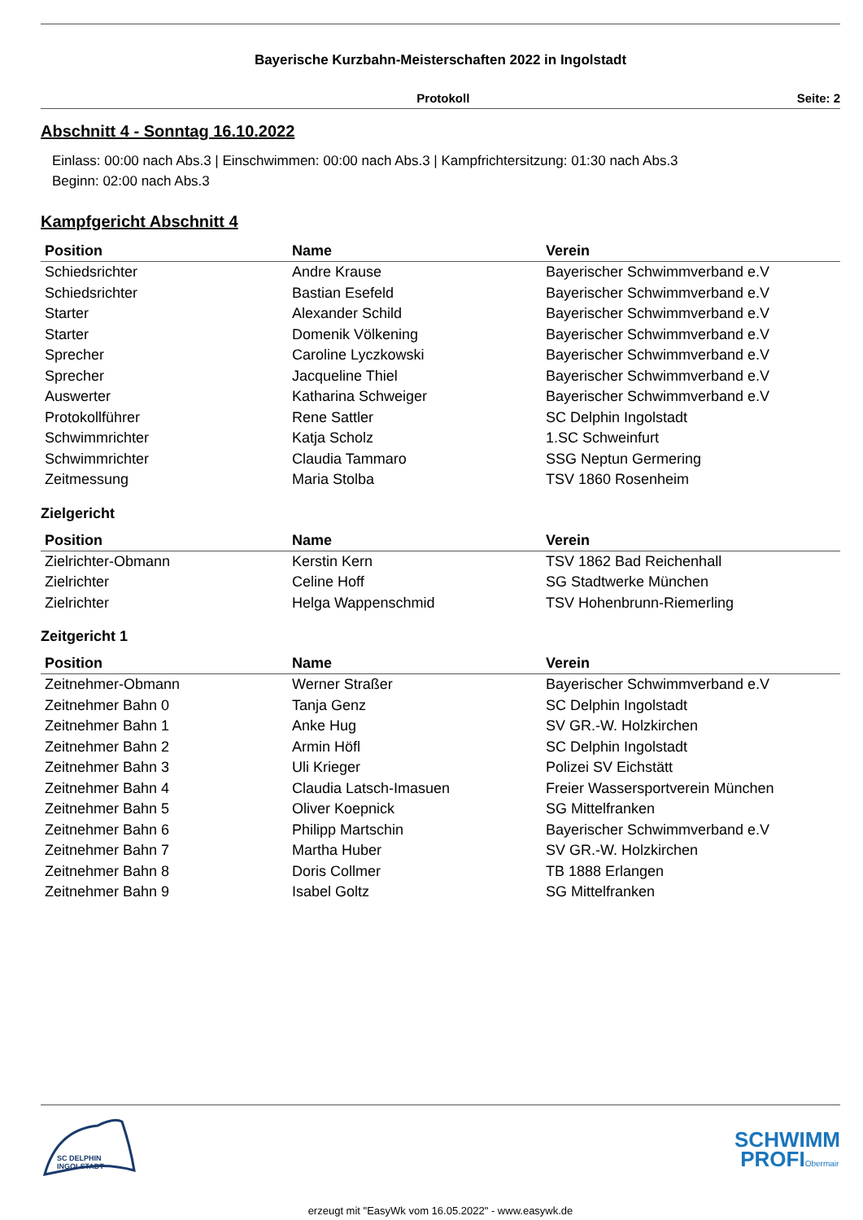Bayerische Kurzbahn-Meisterschaften 2022 in Ingolstadt
Protokoll Seite: 2
Abschnitt 4 - Sonntag 16.10.2022
Einlass: 00:00 nach Abs.3 | Einschwimmen: 00:00 nach Abs.3 | Kampfrichtersitzung: 01:30 nach Abs.3
Beginn: 02:00 nach Abs.3
Kampfgericht Abschnitt 4
| Position | Name | Verein |
| --- | --- | --- |
| Schiedsrichter | Andre Krause | Bayerischer Schwimmverband e.V |
| Schiedsrichter | Bastian Esefeld | Bayerischer Schwimmverband e.V |
| Starter | Alexander Schild | Bayerischer Schwimmverband e.V |
| Starter | Domenik Völkening | Bayerischer Schwimmverband e.V |
| Sprecher | Caroline Lyczkowski | Bayerischer Schwimmverband e.V |
| Sprecher | Jacqueline Thiel | Bayerischer Schwimmverband e.V |
| Auswerter | Katharina Schweiger | Bayerischer Schwimmverband e.V |
| Protokollführer | Rene Sattler | SC Delphin Ingolstadt |
| Schwimmrichter | Katja Scholz | 1.SC Schweinfurt |
| Schwimmrichter | Claudia Tammaro | SSG Neptun Germering |
| Zeitmessung | Maria Stolba | TSV 1860 Rosenheim |
Zielgericht
| Position | Name | Verein |
| --- | --- | --- |
| Zielrichter-Obmann | Kerstin Kern | TSV 1862 Bad Reichenhall |
| Zielrichter | Celine Hoff | SG Stadtwerke München |
| Zielrichter | Helga Wappenschmid | TSV Hohenbrunn-Riemerling |
Zeitgericht 1
| Position | Name | Verein |
| --- | --- | --- |
| Zeitnehmer-Obmann | Werner Straßer | Bayerischer Schwimmverband e.V |
| Zeitnehmer Bahn 0 | Tanja Genz | SC Delphin Ingolstadt |
| Zeitnehmer Bahn 1 | Anke Hug | SV GR.-W. Holzkirchen |
| Zeitnehmer Bahn 2 | Armin Höfl | SC Delphin Ingolstadt |
| Zeitnehmer Bahn 3 | Uli Krieger | Polizei SV Eichstätt |
| Zeitnehmer Bahn 4 | Claudia Latsch-Imasuen | Freier Wassersportverein München |
| Zeitnehmer Bahn 5 | Oliver Koepnick | SG Mittelfranken |
| Zeitnehmer Bahn 6 | Philipp Martschin | Bayerischer Schwimmverband e.V |
| Zeitnehmer Bahn 7 | Martha Huber | SV GR.-W. Holzkirchen |
| Zeitnehmer Bahn 8 | Doris Collmer | TB 1888 Erlangen |
| Zeitnehmer Bahn 9 | Isabel Goltz | SG Mittelfranken |
SC DELPHIN
INGOLSTADT
SCHWIMM
PROFIObermair
erzeugt mit "EasyWk vom 16.05.2022" - www.easywk.de